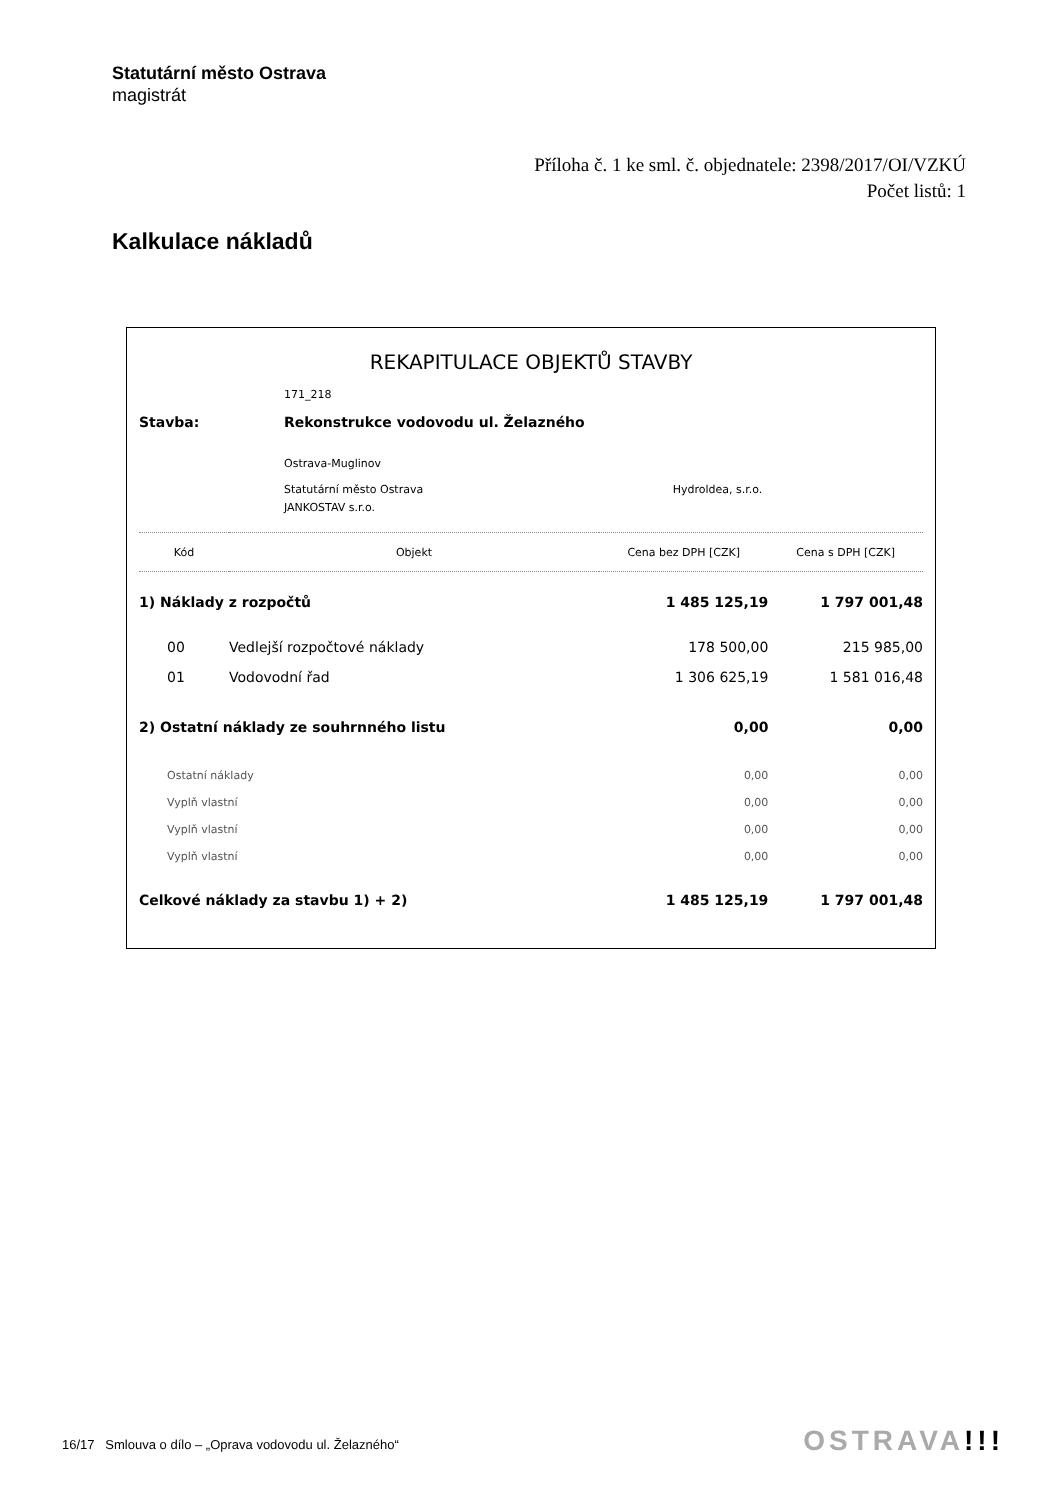Statutární město Ostrava
magistrát
Příloha č. 1 ke sml. č. objednatele: 2398/2017/OI/VZKÚ
Počet listů: 1
Kalkulace nákladů
REKAPITULACE OBJEKTŮ STAVBY
| | 171_218 | |
| Stavba: | Rekonstrukce vodovodu ul. Želazného | |
| | Ostrava-Muglinov | |
| | Statutární město Ostrava | Hydroldea, s.r.o. |
| | JANKOSTAV s.r.o. | |
| Kód | Objekt | Cena bez DPH [CZK] | Cena s DPH [CZK] |
| --- | --- | --- | --- |
| 1) Náklady z rozpočtů | | 1 485 125,19 | 1 797 001,48 |
| 00 | Vedlejší rozpočtové náklady | 178 500,00 | 215 985,00 |
| 01 | Vodovodní řad | 1 306 625,19 | 1 581 016,48 |
| 2) Ostatní náklady ze souhrnného listu | | 0,00 | 0,00 |
| Ostatní náklady | | 0,00 | 0,00 |
| Vyplň vlastní | | 0,00 | 0,00 |
| Vyplň vlastní | | 0,00 | 0,00 |
| Vyplň vlastní | | 0,00 | 0,00 |
| Celkové náklady za stavbu 1) + 2) | | 1 485 125,19 | 1 797 001,48 |
16/17 Smlouva o dílo – „Oprava vodovodu ul. Želazného“
OSTRAVA!!!